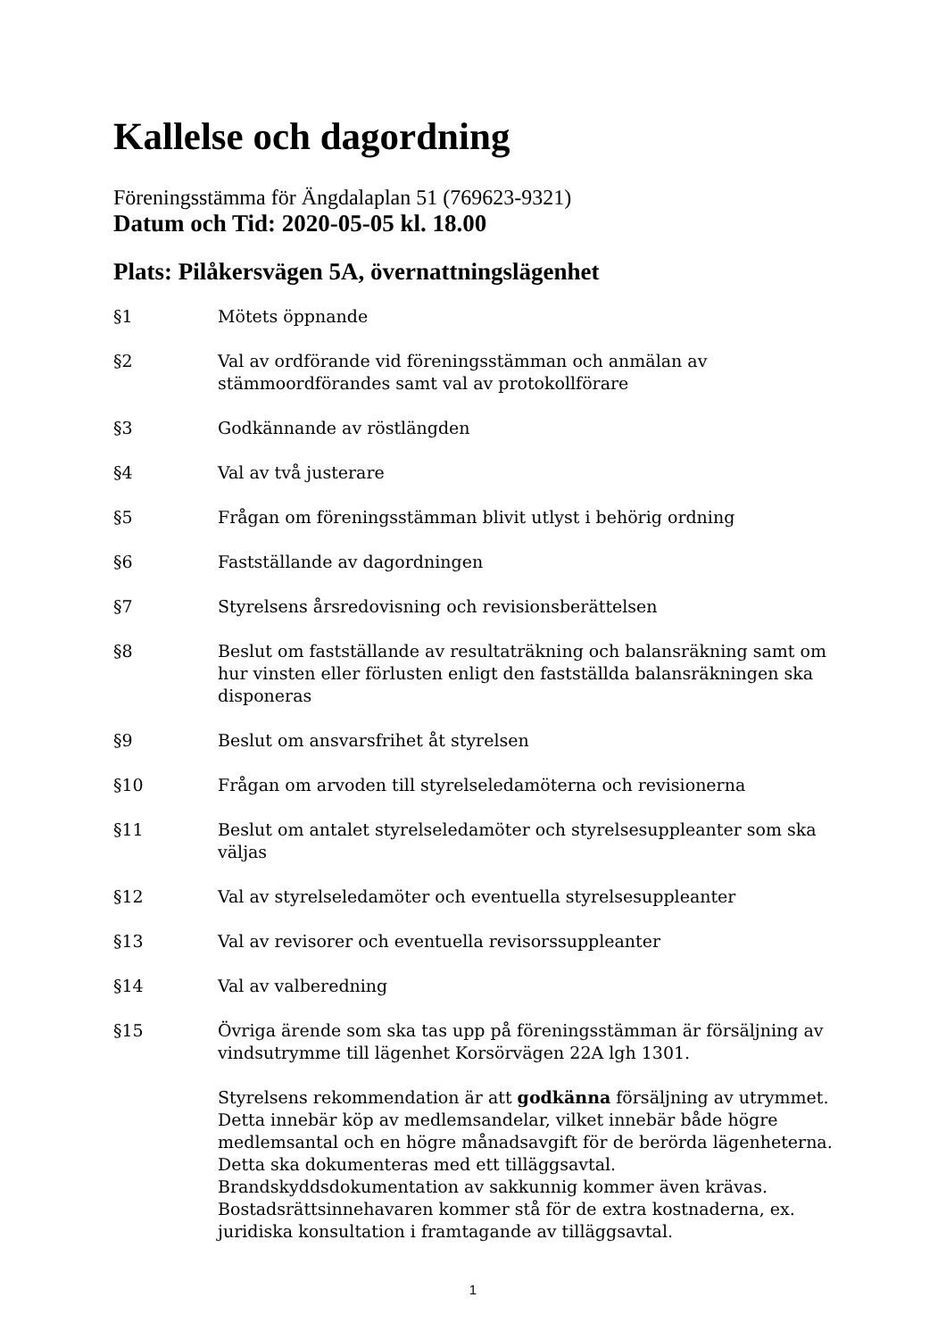Kallelse och dagordning
Föreningsstämma för Ängdalaplan 51 (769623-9321)
Datum och Tid: 2020-05-05 kl. 18.00
Plats: Pilåkersvägen 5A, övernattningslägenhet
§1 Mötets öppnande
§2 Val av ordförande vid föreningsstämman och anmälan av stämmoordförandes samt val av protokollförare
§3 Godkännande av röstlängden
§4 Val av två justerare
§5 Frågan om föreningsstämman blivit utlyst i behörig ordning
§6 Fastställande av dagordningen
§7 Styrelsens årsredovisning och revisionsberättelsen
§8 Beslut om fastställande av resultaträkning och balansräkning samt om hur vinsten eller förlusten enligt den fastställda balansräkningen ska disponeras
§9 Beslut om ansvarsfrihet åt styrelsen
§10 Frågan om arvoden till styrelseledamöterna och revisionerna
§11 Beslut om antalet styrelseledamöter och styrelsesuppleanter som ska väljas
§12 Val av styrelseledamöter och eventuella styrelsesuppleanter
§13 Val av revisorer och eventuella revisorssuppleanter
§14 Val av valberedning
§15 Övriga ärende som ska tas upp på föreningsstämman är försäljning av vindsutrymme till lägenhet Korsörvägen 22A lgh 1301.
Styrelsens rekommendation är att godkänna försäljning av utrymmet. Detta innebär köp av medlemsandelar, vilket innebär både högre medlemsantal och en högre månadsavgift för de berörda lägenheterna. Detta ska dokumenteras med ett tilläggsavtal. Brandskyddsdokumentation av sakkunnig kommer även krävas. Bostadsrättsinnehavaren kommer stå för de extra kostnaderna, ex. juridiska konsultation i framtagande av tilläggsavtal.
1